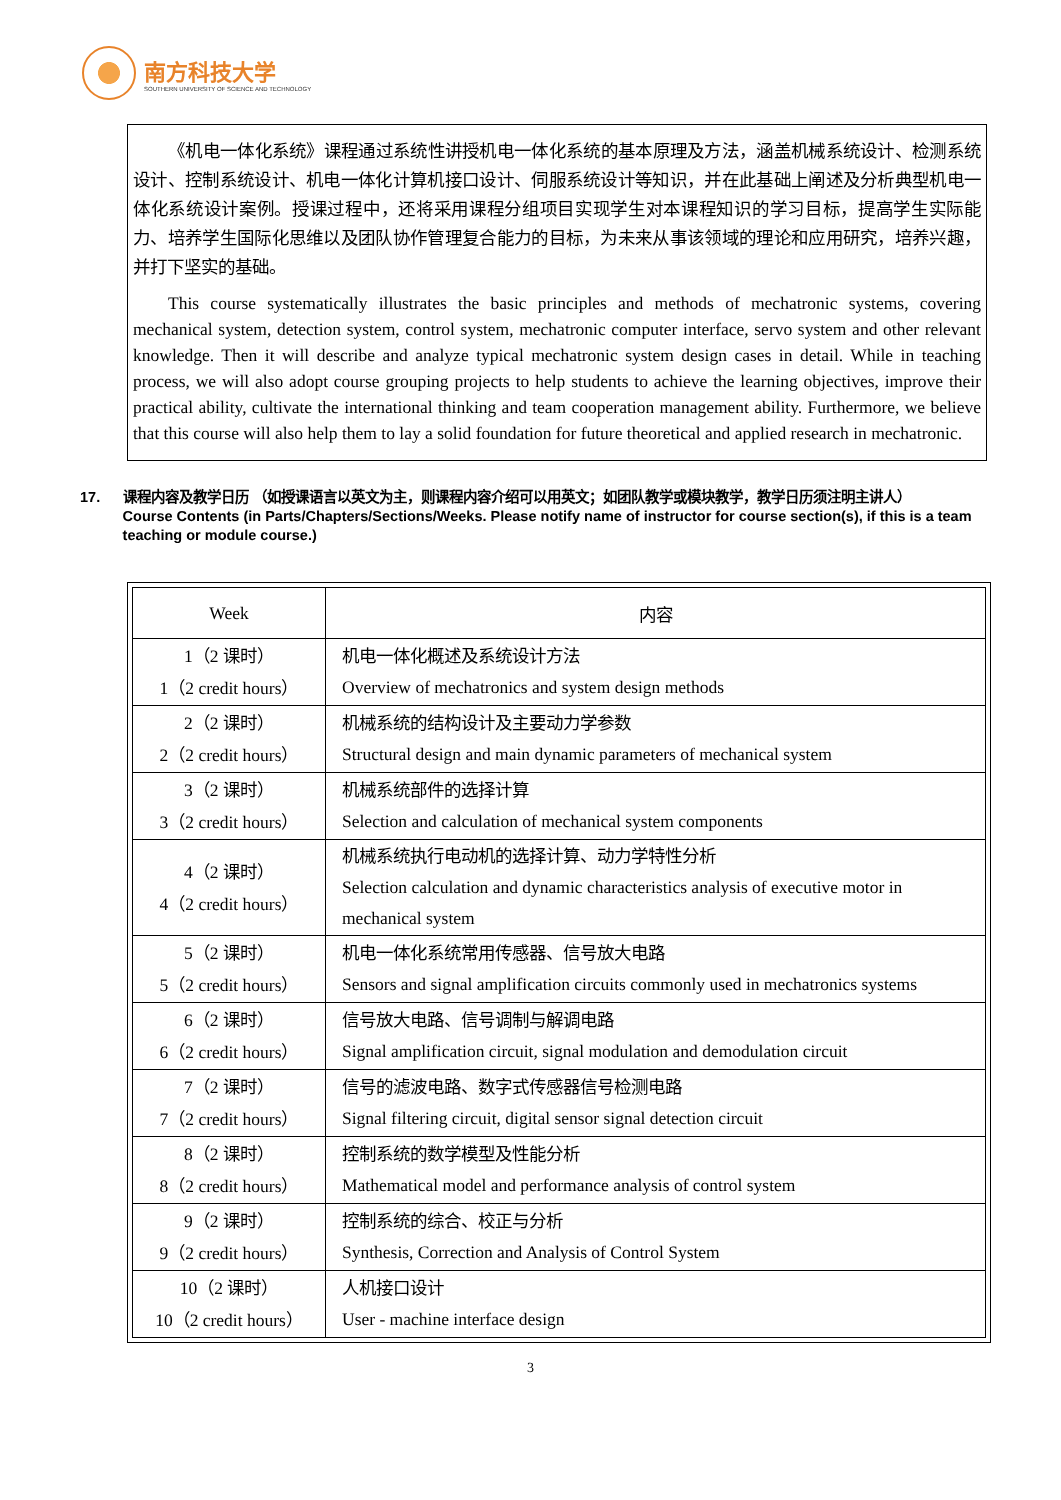南方科技大学
SOUTHERN UNIVERSITY OF SCIENCE AND TECHNOLOGY
《机电一体化系统》课程通过系统性讲授机电一体化系统的基本原理及方法，涵盖机械系统设计、检测系统设计、控制系统设计、机电一体化计算机接口设计、伺服系统设计等知识，并在此基础上阐述及分析典型机电一体化系统设计案例。授课过程中，还将采用课程分组项目实现学生对本课程知识的学习目标，提高学生实际能力、培养学生国际化思维以及团队协作管理复合能力的目标，为未来从事该领域的理论和应用研究，培养兴趣，并打下坚实的基础。
This course systematically illustrates the basic principles and methods of mechatronic systems, covering mechanical system, detection system, control system, mechatronic computer interface, servo system and other relevant knowledge. Then it will describe and analyze typical mechatronic system design cases in detail. While in teaching process, we will also adopt course grouping projects to help students to achieve the learning objectives, improve their practical ability, cultivate the international thinking and team cooperation management ability. Furthermore, we believe that this course will also help them to lay a solid foundation for future theoretical and applied research in mechatronic.
17. 课程内容及教学日历 （如授课语言以英文为主，则课程内容介绍可以用英文；如团队教学或模块教学，教学日历须注明主讲人）
Course Contents (in Parts/Chapters/Sections/Weeks. Please notify name of instructor for course section(s), if this is a team teaching or module course.)
| Week | 内容 |
| --- | --- |
| 1（2 课时） 1（2 credit hours） | 机电一体化概述及系统设计方法 Overview of mechatronics and system design methods |
| 2（2 课时） 2（2 credit hours） | 机械系统的结构设计及主要动力学参数 Structural design and main dynamic parameters of mechanical system |
| 3（2 课时） 3（2 credit hours） | 机械系统部件的选择计算 Selection and calculation of mechanical system components |
| 4（2 课时） 4（2 credit hours） | 机械系统执行电动机的选择计算、动力学特性分析 Selection calculation and dynamic characteristics analysis of executive motor in mechanical system |
| 5（2 课时） 5（2 credit hours） | 机电一体化系统常用传感器、信号放大电路 Sensors and signal amplification circuits commonly used in mechatronics systems |
| 6（2 课时） 6（2 credit hours） | 信号放大电路、信号调制与解调电路 Signal amplification circuit, signal modulation and demodulation circuit |
| 7（2 课时） 7（2 credit hours） | 信号的滤波电路、数字式传感器信号检测电路 Signal filtering circuit, digital sensor signal detection circuit |
| 8（2 课时） 8（2 credit hours） | 控制系统的数学模型及性能分析 Mathematical model and performance analysis of control system |
| 9（2 课时） 9（2 credit hours） | 控制系统的综合、校正与分析 Synthesis, Correction and Analysis of Control System |
| 10（2 课时） 10（2 credit hours） | 人机接口设计 User - machine interface design |
3